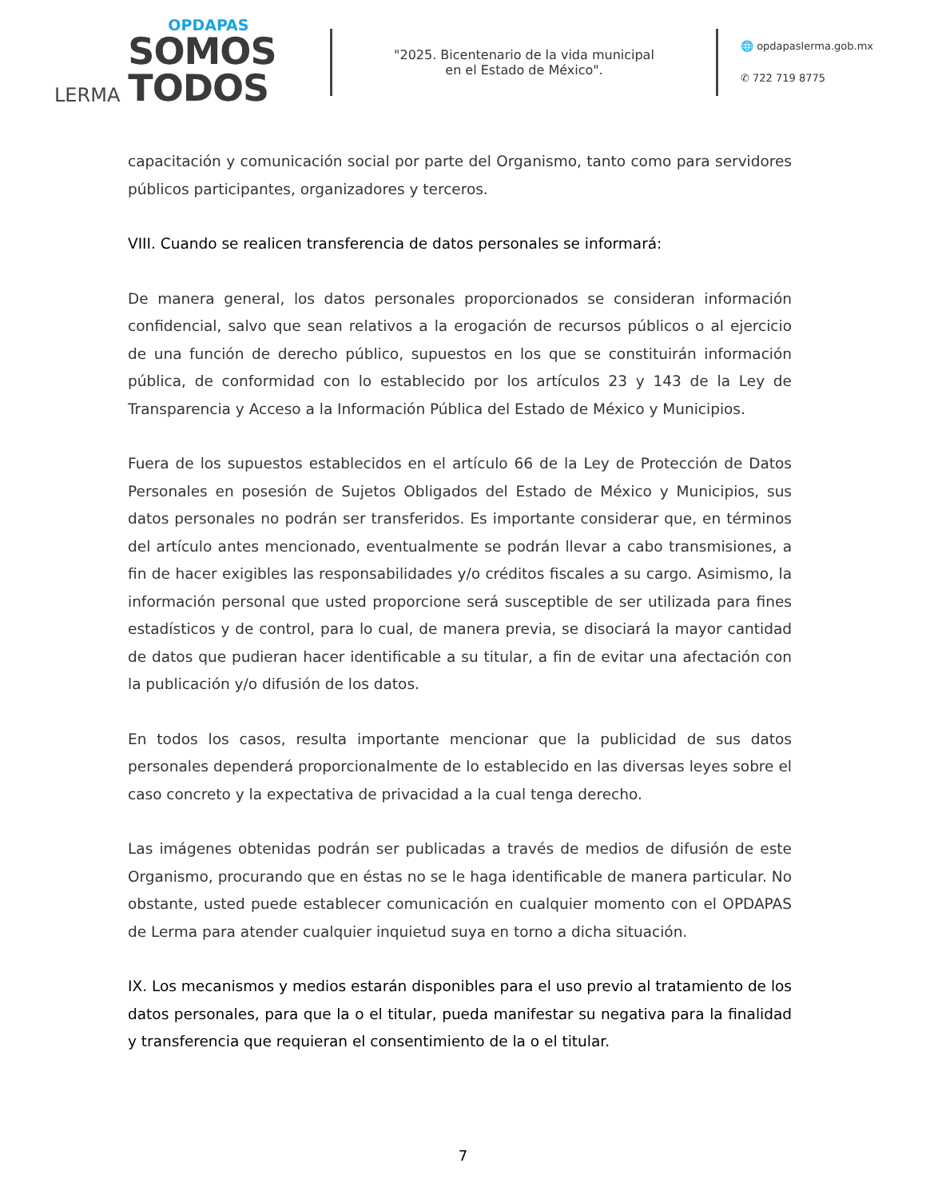LERMA
OPDAPAS
SOMOS
TODOS
"2025. Bicentenario de la vida municipal
en el Estado de México".
🌐 opdapaslerma.gob.mx
✆ 722 719 8775
capacitación y comunicación social por parte del Organismo, tanto como para servidores públicos participantes, organizadores y terceros.
VIII. Cuando se realicen transferencia de datos personales se informará:
De manera general, los datos personales proporcionados se consideran información confidencial, salvo que sean relativos a la erogación de recursos públicos o al ejercicio de una función de derecho público, supuestos en los que se constituirán información pública, de conformidad con lo establecido por los artículos 23 y 143 de la Ley de Transparencia y Acceso a la Información Pública del Estado de México y Municipios.
Fuera de los supuestos establecidos en el artículo 66 de la Ley de Protección de Datos Personales en posesión de Sujetos Obligados del Estado de México y Municipios, sus datos personales no podrán ser transferidos. Es importante considerar que, en términos del artículo antes mencionado, eventualmente se podrán llevar a cabo transmisiones, a fin de hacer exigibles las responsabilidades y/o créditos fiscales a su cargo. Asimismo, la información personal que usted proporcione será susceptible de ser utilizada para fines estadísticos y de control, para lo cual, de manera previa, se disociará la mayor cantidad de datos que pudieran hacer identificable a su titular, a fin de evitar una afectación con la publicación y/o difusión de los datos.
En todos los casos, resulta importante mencionar que la publicidad de sus datos personales dependerá proporcionalmente de lo establecido en las diversas leyes sobre el caso concreto y la expectativa de privacidad a la cual tenga derecho.
Las imágenes obtenidas podrán ser publicadas a través de medios de difusión de este Organismo, procurando que en éstas no se le haga identificable de manera particular. No obstante, usted puede establecer comunicación en cualquier momento con el OPDAPAS de Lerma para atender cualquier inquietud suya en torno a dicha situación.
IX. Los mecanismos y medios estarán disponibles para el uso previo al tratamiento de los datos personales, para que la o el titular, pueda manifestar su negativa para la finalidad y transferencia que requieran el consentimiento de la o el titular.
7